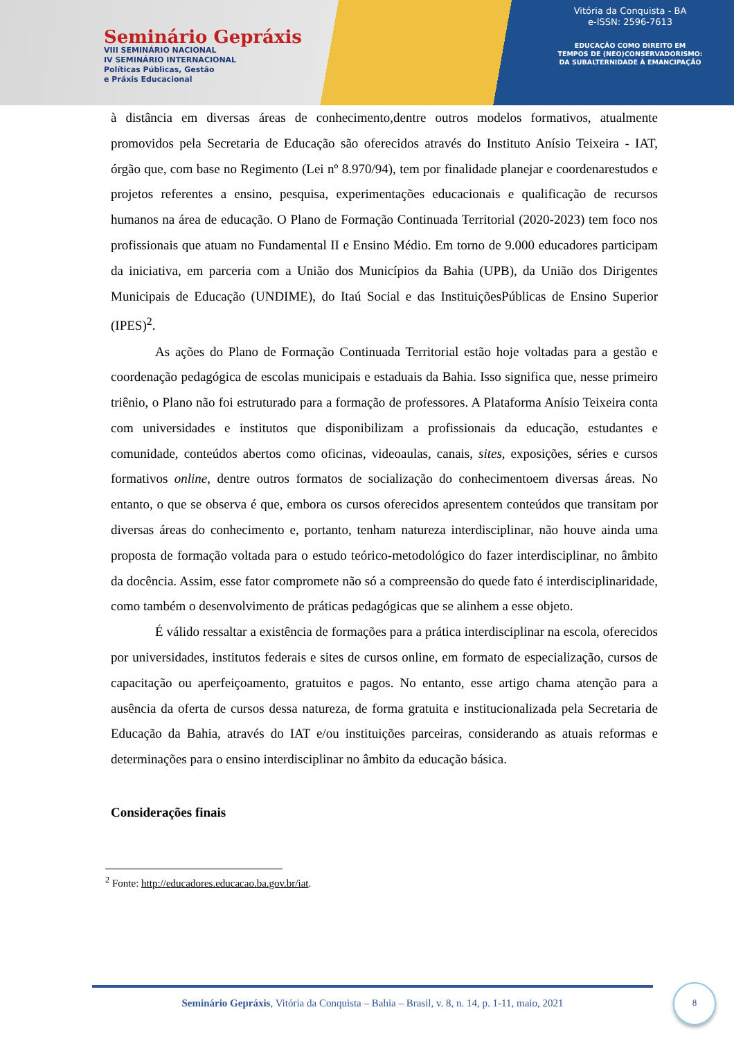Seminário Gepráxis
VIII SEMINÁRIO NACIONAL
IV SEMINÁRIO INTERNACIONAL
Políticas Públicas, Gestão
e Práxis Educacional
Vitória da Conquista - BA
e-ISSN: 2596-7613
EDUCAÇÃO COMO DIREITO EM
TEMPOS DE (NEO)CONSERVADORISMO:
DA SUBALTERNIDADE À EMANCIPAÇÃO
à distância em diversas áreas de conhecimento,dentre outros modelos formativos, atualmente promovidos pela Secretaria de Educação são oferecidos através do Instituto Anísio Teixeira - IAT, órgão que, com base no Regimento (Lei nº 8.970/94), tem por finalidade planejar e coordenarestudos e projetos referentes a ensino, pesquisa, experimentações educacionais e qualificação de recursos humanos na área de educação. O Plano de Formação Continuada Territorial (2020-2023) tem foco nos profissionais que atuam no Fundamental II e Ensino Médio. Em torno de 9.000 educadores participam da iniciativa, em parceria com a União dos Municípios da Bahia (UPB), da União dos Dirigentes Municipais de Educação (UNDIME), do Itaú Social e das InstituiçõesPúblicas de Ensino Superior (IPES)<sup>2</sup>.
As ações do Plano de Formação Continuada Territorial estão hoje voltadas para a gestão e coordenação pedagógica de escolas municipais e estaduais da Bahia. Isso significa que, nesse primeiro triênio, o Plano não foi estruturado para a formação de professores. A Plataforma Anísio Teixeira conta com universidades e institutos que disponibilizam a profissionais da educação, estudantes e comunidade, conteúdos abertos como oficinas, videoaulas, canais, sites, exposições, séries e cursos formativos online, dentre outros formatos de socialização do conhecimentoem diversas áreas. No entanto, o que se observa é que, embora os cursos oferecidos apresentem conteúdos que transitam por diversas áreas do conhecimento e, portanto, tenham natureza interdisciplinar, não houve ainda uma proposta de formação voltada para o estudo teórico-metodológico do fazer interdisciplinar, no âmbito da docência. Assim, esse fator compromete não só a compreensão do quede fato é interdisciplinaridade, como também o desenvolvimento de práticas pedagógicas que se alinhem a esse objeto.
É válido ressaltar a existência de formações para a prática interdisciplinar na escola, oferecidos por universidades, institutos federais e sites de cursos online, em formato de especialização, cursos de capacitação ou aperfeiçoamento, gratuitos e pagos. No entanto, esse artigo chama atenção para a ausência da oferta de cursos dessa natureza, de forma gratuita e institucionalizada pela Secretaria de Educação da Bahia, através do IAT e/ou instituições parceiras, considerando as atuais reformas e determinações para o ensino interdisciplinar no âmbito da educação básica.
Considerações finais
<sup>2</sup> Fonte: http://educadores.educacao.ba.gov.br/iat.
Seminário Gepráxis, Vitória da Conquista – Bahia – Brasil, v. 8, n. 14, p. 1-11, maio, 2021
8